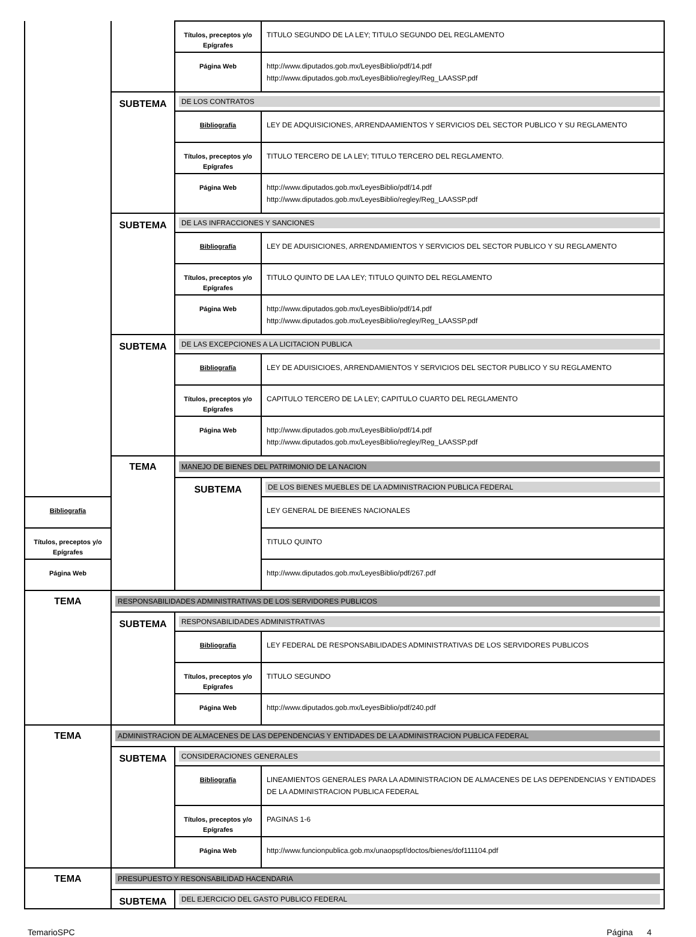| | | Títulos, preceptos y/o Epígrafes | TITULO SEGUNDO DE LA LEY; TITULO SEGUNDO DEL REGLAMENTO |
| | | Página Web | http://www.diputados.gob.mx/LeyesBiblio/pdf/14.pdf http://www.diputados.gob.mx/LeyesBiblio/regley/Reg_LAASSP.pdf |
| | SUBTEMA | DE LOS CONTRATOS | |
| | | Bibliografía | LEY DE ADQUISICIONES, ARRENDAAMIENTOS Y SERVICIOS DEL SECTOR PUBLICO Y SU REGLAMENTO |
| | | Títulos, preceptos y/o Epígrafes | TITULO TERCERO DE LA LEY; TITULO TERCERO DEL REGLAMENTO. |
| | | Página Web | http://www.diputados.gob.mx/LeyesBiblio/pdf/14.pdf http://www.diputados.gob.mx/LeyesBiblio/regley/Reg_LAASSP.pdf |
| | SUBTEMA | DE LAS INFRACCIONES Y SANCIONES | |
| | | Bibliografía | LEY DE ADUISICIONES, ARRENDAMIENTOS Y SERVICIOS DEL SECTOR PUBLICO Y SU REGLAMENTO |
| | | Títulos, preceptos y/o Epígrafes | TITULO QUINTO DE LAA LEY; TITULO QUINTO DEL REGLAMENTO |
| | | Página Web | http://www.diputados.gob.mx/LeyesBiblio/pdf/14.pdf http://www.diputados.gob.mx/LeyesBiblio/regley/Reg_LAASSP.pdf |
| | SUBTEMA | DE LAS EXCEPCIONES A LA LICITACION PUBLICA | |
| | | Bibliografía | LEY DE ADUISICIOES, ARRENDAMIENTOS Y SERVICIOS DEL SECTOR PUBLICO Y SU REGLAMENTO |
| | | Títulos, preceptos y/o Epígrafes | CAPITULO TERCERO DE LA LEY; CAPITULO CUARTO DEL REGLAMENTO |
| | | Página Web | http://www.diputados.gob.mx/LeyesBiblio/pdf/14.pdf http://www.diputados.gob.mx/LeyesBiblio/regley/Reg_LAASSP.pdf |
| | TEMA | MANEJO DE BIENES DEL PATRIMONIO DE LA NACION | |
| | | SUBTEMA | DE LOS BIENES MUEBLES DE LA ADMINISTRACION PUBLICA FEDERAL |
| Bibliografía | | | LEY GENERAL DE BIEENES NACIONALES |
| Títulos, preceptos y/o Epígrafes | | | TITULO QUINTO |
| Página Web | | | http://www.diputados.gob.mx/LeyesBiblio/pdf/267.pdf |
| TEMA | RESPONSABILIDADES ADMINISTRATIVAS DE LOS SERVIDORES PUBLICOS | | |
| | SUBTEMA | RESPONSABILIDADES ADMINISTRATIVAS | |
| | | Bibliografía | LEY FEDERAL DE RESPONSABILIDADES ADMINISTRATIVAS DE LOS SERVIDORES PUBLICOS |
| | | Títulos, preceptos y/o Epígrafes | TITULO SEGUNDO |
| | | Página Web | http://www.diputados.gob.mx/LeyesBiblio/pdf/240.pdf |
| TEMA | ADMINISTRACION DE ALMACENES DE LAS DEPENDENCIAS Y ENTIDADES DE LA ADMINISTRACION PUBLICA FEDERAL | | |
| | SUBTEMA | CONSIDERACIONES GENERALES | |
| | | Bibliografía | LINEAMIENTOS GENERALES PARA LA ADMINISTRACION DE ALMACENES DE LAS DEPENDENCIAS Y ENTIDADES DE LA ADMINISTRACION PUBLICA FEDERAL |
| | | Títulos, preceptos y/o Epígrafes | PAGINAS 1-6 |
| | | Página Web | http://www.funcionpublica.gob.mx/unaopspf/doctos/bienes/dof111104.pdf |
| TEMA | PRESUPUESTO Y RESONSABILIDAD HACENDARIA | | |
| | SUBTEMA | DEL EJERCICIO DEL GASTO PUBLICO FEDERAL | |
TemarioSPC Página 4